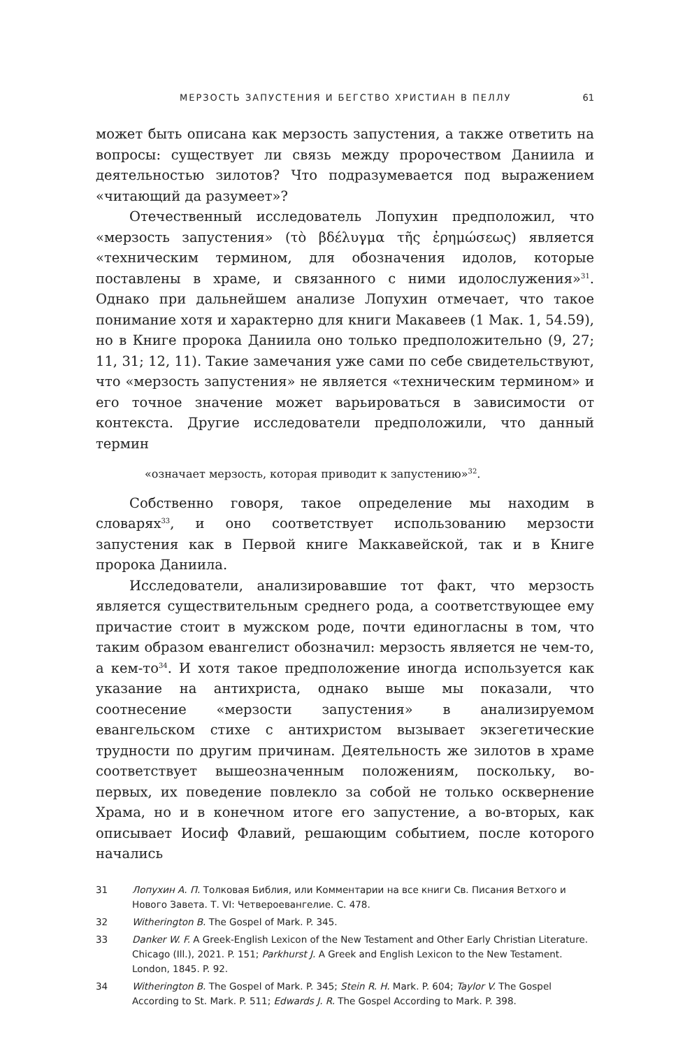МЕРЗОСТЬ ЗАПУСТЕНИЯ И БЕГСТВО ХРИСТИАН В ПЕЛЛУ 61
может быть описана как мерзость запустения, а также ответить на вопросы: существует ли связь между пророчеством Даниила и деятельностью зилотов? Что подразумевается под выражением «читающий да разумеет»?
Отечественный исследователь Лопухин предположил, что «мерзость запустения» (τὸ βδέλυγμα τῆς ἐρημώσεως) является «техническим термином, для обозначения идолов, которые поставлены в храме, и связанного с ними идолослужения»<sup>31</sup>. Однако при дальнейшем анализе Лопухин отмечает, что такое понимание хотя и характерно для книги Макавеев (1 Мак. 1, 54.59), но в Книге пророка Даниила оно только предположительно (9, 27; 11, 31; 12, 11). Такие замечания уже сами по себе свидетельствуют, что «мерзость запустения» не является «техническим термином» и его точное значение может варьироваться в зависимости от контекста. Другие исследователи предположили, что данный термин
«означает мерзость, которая приводит к запустению»<sup>32</sup>.
Собственно говоря, такое определение мы находим в словарях<sup>33</sup>, и оно соответствует использованию мерзости запустения как в Первой книге Маккавейской, так и в Книге пророка Даниила.
Исследователи, анализировавшие тот факт, что мерзость является существительным среднего рода, а соответствующее ему причастие стоит в мужском роде, почти единогласны в том, что таким образом евангелист обозначил: мерзость является не чем-то, а кем-то<sup>34</sup>. И хотя такое предположение иногда используется как указание на антихриста, однако выше мы показали, что соотнесение «мерзости запустения» в анализируемом евангельском стихе с антихристом вызывает экзегетические трудности по другим причинам. Деятельность же зилотов в храме соответствует вышеозначенным положениям, поскольку, во-первых, их поведение повлекло за собой не только осквернение Храма, но и в конечном итоге его запустение, а во-вторых, как описывает Иосиф Флавий, решающим событием, после которого начались
31 Лопухин А. П. Толковая Библия, или Комментарии на все книги Св. Писания Ветхого и Нового Завета. Т. VI: Четвероевангелие. С. 478.
32 Witherington B. The Gospel of Mark. P. 345.
33 Danker W. F. A Greek-English Lexicon of the New Testament and Other Early Christian Literature. Chicago (Ill.), 2021. P. 151; Parkhurst J. A Greek and English Lexicon to the New Testament. London, 1845. P. 92.
34 Witherington B. The Gospel of Mark. P. 345; Stein R. H. Mark. P. 604; Taylor V. The Gospel According to St. Mark. P. 511; Edwards J. R. The Gospel According to Mark. P. 398.